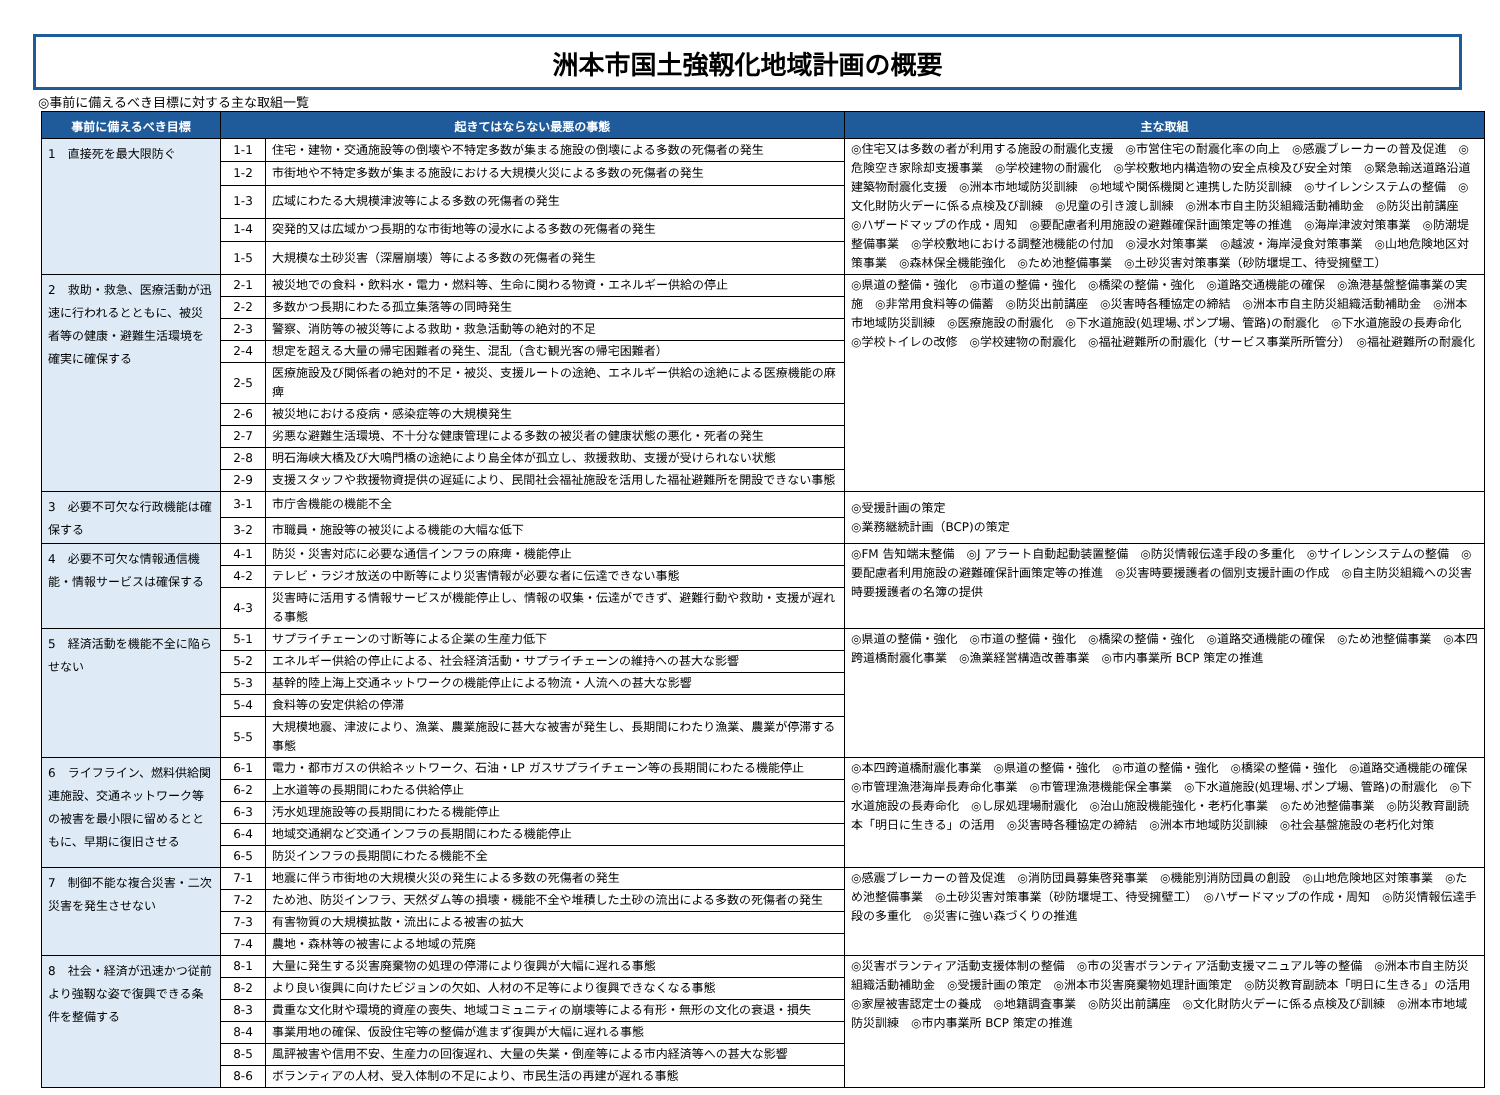洲本市国土強靱化地域計画の概要
◎事前に備えるべき目標に対する主な取組一覧
| 事前に備えるべき目標 | 起きてはならない最悪の事態 | | 主な取組 |
| --- | --- | --- | --- |
| 1 直接死を最大限防ぐ | 1-1 | 住宅・建物・交通施設等の倒壊や不特定多数が集まる施設の倒壊による多数の死傷者の発生 | ◎住宅又は多数の者が利用する施設の耐震化支援 ◎市営住宅の耐震化率の向上 ◎感震ブレーカーの普及促進 ◎危険空き家除却支援事業 ◎学校建物の耐震化 ◎学校敷地内構造物の安全点検及び安全対策 ◎緊急輸送道路沿道建築物耐震化支援 ◎洲本市地域防災訓練 ◎地域や関係機関と連携した防災訓練 ◎サイレンシステムの整備 ◎文化財防火デーに係る点検及び訓練 ◎児童の引き渡し訓練 ◎洲本市自主防災組織活動補助金 ◎防災出前講座 ◎ハザードマップの作成・周知 ◎要配慮者利用施設の避難確保計画策定等の推進 ◎海岸津波対策事業 ◎防潮堤整備事業 ◎学校敷地における調整池機能の付加 ◎浸水対策事業 ◎越波・海岸浸食対策事業 ◎山地危険地区対策事業 ◎森林保全機能強化 ◎ため池整備事業 ◎土砂災害対策事業（砂防堰堤工、待受擁壁工） |
| | 1-2 | 市街地や不特定多数が集まる施設における大規模火災による多数の死傷者の発生 | |
| | 1-3 | 広域にわたる大規模津波等による多数の死傷者の発生 | |
| | 1-4 | 突発的又は広域かつ長期的な市街地等の浸水による多数の死傷者の発生 | |
| | 1-5 | 大規模な土砂災害（深層崩壊）等による多数の死傷者の発生 | |
| 2 救助・救急、医療活動が迅速に行われるとともに、被災者等の健康・避難生活環境を確実に確保する | 2-1 | 被災地での食料・飲料水・電力・燃料等、生命に関わる物資・エネルギー供給の停止 | ◎県道の整備・強化 ◎市道の整備・強化 ◎橋梁の整備・強化 ◎道路交通機能の確保 ◎漁港基盤整備事業の実施 ◎非常用食料等の備蓄 ◎防災出前講座 ◎災害時各種協定の締結 ◎洲本市自主防災組織活動補助金 ◎洲本市地域防災訓練 ◎医療施設の耐震化 ◎下水道施設(処理場､ポンプ場、管路)の耐震化 ◎下水道施設の長寿命化 ◎学校トイレの改修 ◎学校建物の耐震化 ◎福祉避難所の耐震化（サービス事業所所管分） ◎福祉避難所の耐震化 |
| | 2-2 | 多数かつ長期にわたる孤立集落等の同時発生 | |
| | 2-3 | 警察、消防等の被災等による救助・救急活動等の絶対的不足 | |
| | 2-4 | 想定を超える大量の帰宅困難者の発生、混乱（含む観光客の帰宅困難者） | |
| | 2-5 | 医療施設及び関係者の絶対的不足・被災、支援ルートの途絶、エネルギー供給の途絶による医療機能の麻痺 | |
| | 2-6 | 被災地における疫病・感染症等の大規模発生 | |
| | 2-7 | 劣悪な避難生活環境、不十分な健康管理による多数の被災者の健康状態の悪化・死者の発生 | |
| | 2-8 | 明石海峡大橋及び大鳴門橋の途絶により島全体が孤立し、救援救助、支援が受けられない状態 | |
| | 2-9 | 支援スタッフや救援物資提供の遅延により、民間社会福祉施設を活用した福祉避難所を開設できない事態 | |
| 3 必要不可欠な行政機能は確保する | 3-1 | 市庁舎機能の機能不全 | ◎受援計画の策定 ◎業務継続計画（BCP)の策定 |
| | 3-2 | 市職員・施設等の被災による機能の大幅な低下 | |
| 4 必要不可欠な情報通信機能・情報サービスは確保する | 4-1 | 防災・災害対応に必要な通信インフラの麻痺・機能停止 | ◎FM 告知端末整備 ◎J アラート自動起動装置整備 ◎防災情報伝達手段の多重化 ◎サイレンシステムの整備 ◎要配慮者利用施設の避難確保計画策定等の推進 ◎災害時要援護者の個別支援計画の作成 ◎自主防災組織への災害時要援護者の名簿の提供 |
| | 4-2 | テレビ・ラジオ放送の中断等により災害情報が必要な者に伝達できない事態 | |
| | 4-3 | 災害時に活用する情報サービスが機能停止し、情報の収集・伝達ができず、避難行動や救助・支援が遅れる事態 | |
| 5 経済活動を機能不全に陥らせない | 5-1 | サプライチェーンの寸断等による企業の生産力低下 | ◎県道の整備・強化 ◎市道の整備・強化 ◎橋梁の整備・強化 ◎道路交通機能の確保 ◎ため池整備事業 ◎本四跨道橋耐震化事業 ◎漁業経営構造改善事業 ◎市内事業所 BCP 策定の推進 |
| | 5-2 | エネルギー供給の停止による、社会経済活動・サプライチェーンの維持への甚大な影響 | |
| | 5-3 | 基幹的陸上海上交通ネットワークの機能停止による物流・人流への甚大な影響 | |
| | 5-4 | 食料等の安定供給の停滞 | |
| | 5-5 | 大規模地震、津波により、漁業、農業施設に甚大な被害が発生し、長期間にわたり漁業、農業が停滞する事態 | |
| 6 ライフライン、燃料供給関連施設、交通ネットワーク等の被害を最小限に留めるとともに、早期に復旧させる | 6-1 | 電力・都市ガスの供給ネットワーク、石油・LP ガスサプライチェーン等の長期間にわたる機能停止 | ◎本四跨道橋耐震化事業 ◎県道の整備・強化 ◎市道の整備・強化 ◎橋梁の整備・強化 ◎道路交通機能の確保 ◎市管理漁港海岸長寿命化事業 ◎市管理漁港機能保全事業 ◎下水道施設(処理場､ポンプ場、管路)の耐震化 ◎下水道施設の長寿命化 ◎し尿処理場耐震化 ◎治山施設機能強化・老朽化事業 ◎ため池整備事業 ◎防災教育副読本「明日に生きる」の活用 ◎災害時各種協定の締結 ◎洲本市地域防災訓練 ◎社会基盤施設の老朽化対策 |
| | 6-2 | 上水道等の長期間にわたる供給停止 | |
| | 6-3 | 汚水処理施設等の長期間にわたる機能停止 | |
| | 6-4 | 地域交通網など交通インフラの長期間にわたる機能停止 | |
| | 6-5 | 防災インフラの長期間にわたる機能不全 | |
| 7 制御不能な複合災害・二次災害を発生させない | 7-1 | 地震に伴う市街地の大規模火災の発生による多数の死傷者の発生 | ◎感震ブレーカーの普及促進 ◎消防団員募集啓発事業 ◎機能別消防団員の創設 ◎山地危険地区対策事業 ◎ため池整備事業 ◎土砂災害対策事業（砂防堰堤工、待受擁壁工） ◎ハザードマップの作成・周知 ◎防災情報伝達手段の多重化 ◎災害に強い森づくりの推進 |
| | 7-2 | ため池、防災インフラ、天然ダム等の損壊・機能不全や堆積した土砂の流出による多数の死傷者の発生 | |
| | 7-3 | 有害物質の大規模拡散・流出による被害の拡大 | |
| | 7-4 | 農地・森林等の被害による地域の荒廃 | |
| 8 社会・経済が迅速かつ従前より強靱な姿で復興できる条件を整備する | 8-1 | 大量に発生する災害廃棄物の処理の停滞により復興が大幅に遅れる事態 | ◎災害ボランティア活動支援体制の整備 ◎市の災害ボランティア活動支援マニュアル等の整備 ◎洲本市自主防災組織活動補助金 ◎受援計画の策定 ◎洲本市災害廃棄物処理計画策定 ◎防災教育副読本「明日に生きる」の活用 ◎家屋被害認定士の養成 ◎地籍調査事業 ◎防災出前講座 ◎文化財防火デーに係る点検及び訓練 ◎洲本市地域防災訓練 ◎市内事業所 BCP 策定の推進 |
| | 8-2 | より良い復興に向けたビジョンの欠如、人材の不足等により復興できなくなる事態 | |
| | 8-3 | 貴重な文化財や環境的資産の喪失、地域コミュニティの崩壊等による有形・無形の文化の衰退・損失 | |
| | 8-4 | 事業用地の確保、仮設住宅等の整備が進まず復興が大幅に遅れる事態 | |
| | 8-5 | 風評被害や信用不安、生産力の回復遅れ、大量の失業・倒産等による市内経済等への甚大な影響 | |
| | 8-6 | ボランティアの人材、受入体制の不足により、市民生活の再建が遅れる事態 | |